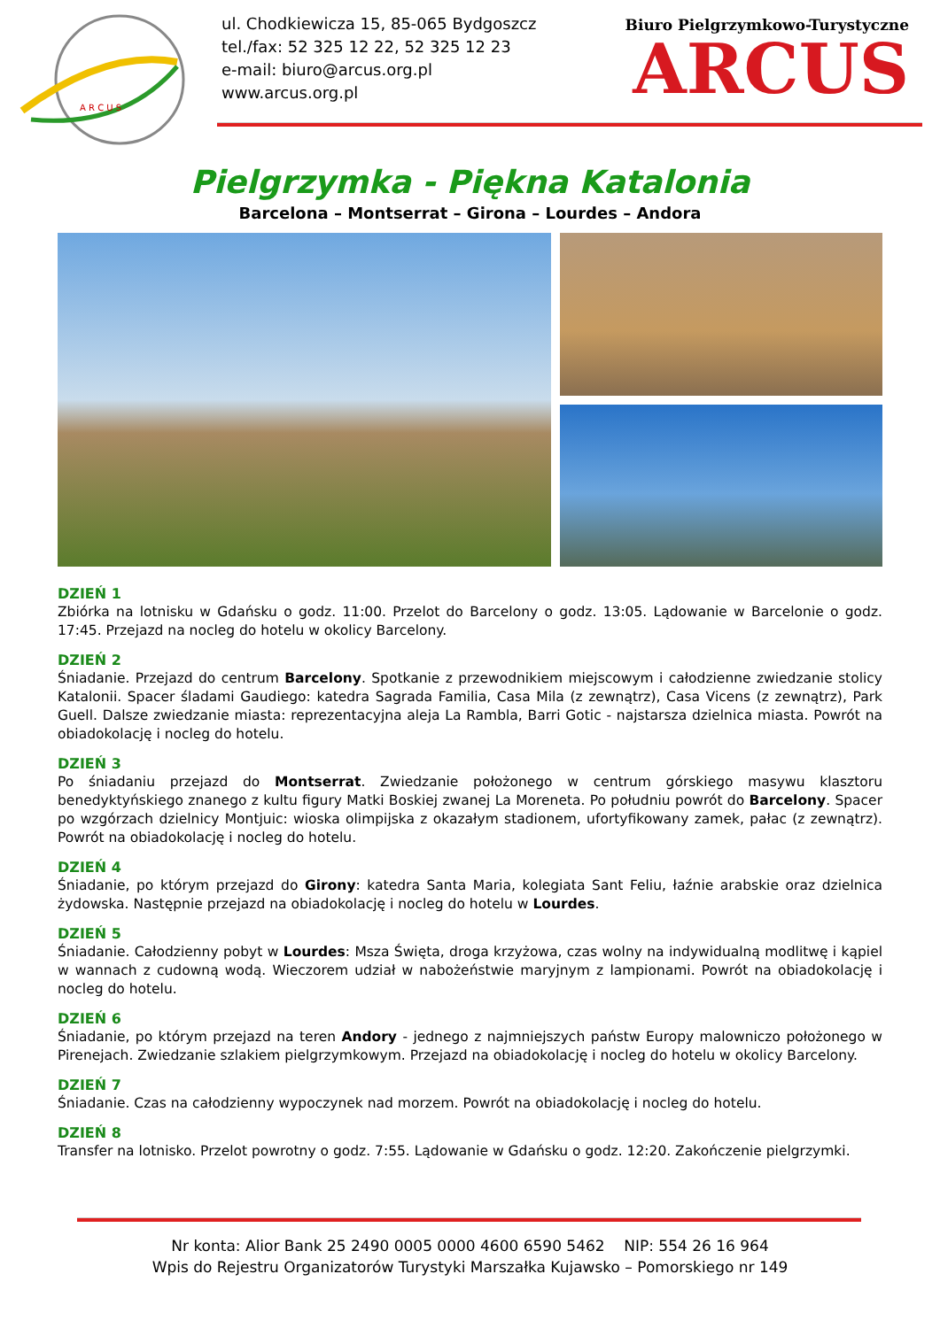A R C U S
ul. Chodkiewicza 15, 85-065 Bydgoszcz
tel./fax: 52 325 12 22, 52 325 12 23
e-mail: biuro@arcus.org.pl
www.arcus.org.pl
Biuro Pielgrzymkowo-Turystyczne
ARCUS
Pielgrzymka - Piękna Katalonia
Barcelona – Montserrat – Girona – Lourdes – Andora
DZIEŃ 1
Zbiórka na lotnisku w Gdańsku o godz. 11:00. Przelot do Barcelony o godz. 13:05. Lądowanie w Barcelonie o godz. 17:45. Przejazd na nocleg do hotelu w okolicy Barcelony.
DZIEŃ 2
Śniadanie. Przejazd do centrum Barcelony. Spotkanie z przewodnikiem miejscowym i całodzienne zwiedzanie stolicy Katalonii. Spacer śladami Gaudiego: katedra Sagrada Familia, Casa Mila (z zewnątrz), Casa Vicens (z zewnątrz), Park Guell. Dalsze zwiedzanie miasta: reprezentacyjna aleja La Rambla, Barri Gotic - najstarsza dzielnica miasta. Powrót na obiadokolację i nocleg do hotelu.
DZIEŃ 3
Po śniadaniu przejazd do Montserrat. Zwiedzanie położonego w centrum górskiego masywu klasztoru benedyktyńskiego znanego z kultu figury Matki Boskiej zwanej La Moreneta. Po południu powrót do Barcelony. Spacer po wzgórzach dzielnicy Montjuic: wioska olimpijska z okazałym stadionem, ufortyfikowany zamek, pałac (z zewnątrz). Powrót na obiadokolację i nocleg do hotelu.
DZIEŃ 4
Śniadanie, po którym przejazd do Girony: katedra Santa Maria, kolegiata Sant Feliu, łaźnie arabskie oraz dzielnica żydowska. Następnie przejazd na obiadokolację i nocleg do hotelu w Lourdes.
DZIEŃ 5
Śniadanie. Całodzienny pobyt w Lourdes: Msza Święta, droga krzyżowa, czas wolny na indywidualną modlitwę i kąpiel w wannach z cudowną wodą. Wieczorem udział w nabożeństwie maryjnym z lampionami. Powrót na obiadokolację i nocleg do hotelu.
DZIEŃ 6
Śniadanie, po którym przejazd na teren Andory - jednego z najmniejszych państw Europy malowniczo położonego w Pirenejach. Zwiedzanie szlakiem pielgrzymkowym. Przejazd na obiadokolację i nocleg do hotelu w okolicy Barcelony.
DZIEŃ 7
Śniadanie. Czas na całodzienny wypoczynek nad morzem. Powrót na obiadokolację i nocleg do hotelu.
DZIEŃ 8
Transfer na lotnisko. Przelot powrotny o godz. 7:55. Lądowanie w Gdańsku o godz. 12:20. Zakończenie pielgrzymki.
Nr konta: Alior Bank 25 2490 0005 0000 4600 6590 5462 NIP: 554 26 16 964
Wpis do Rejestru Organizatorów Turystyki Marszałka Kujawsko – Pomorskiego nr 149